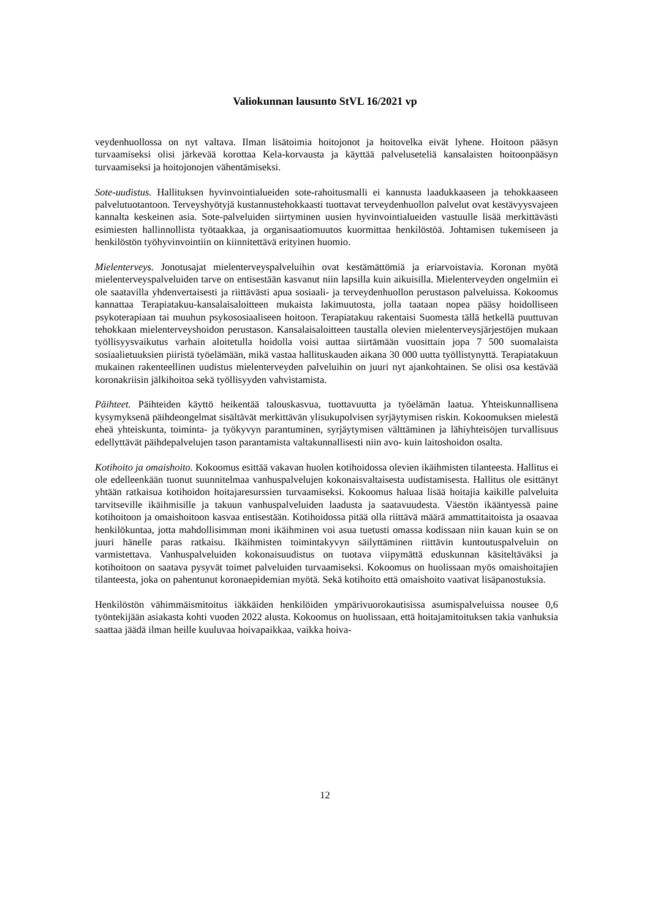Valiokunnan lausunto StVL 16/2021 vp
veydenhuollossa on nyt valtava. Ilman lisätoimia hoitojonot ja hoitovelka eivät lyhene. Hoitoon pääsyn turvaamiseksi olisi järkevää korottaa Kela-korvausta ja käyttää palveluseteliä kansalaisten hoitoonpääsyn turvaamiseksi ja hoitojonojen vähentämiseksi.
Sote-uudistus. Hallituksen hyvinvointialueiden sote-rahoitusmalli ei kannusta laadukkaaseen ja tehokkaaseen palvelutuotantoon. Terveyshyötyjä kustannustehokkaasti tuottavat terveydenhuollon palvelut ovat kestävyysvajeen kannalta keskeinen asia. Sote-palveluiden siirtyminen uusien hyvinvointialueiden vastuulle lisää merkittävästi esimiesten hallinnollista työtaakkaa, ja organisaatiomuutos kuormittaa henkilöstöä. Johtamisen tukemiseen ja henkilöstön työhyvinvointiin on kiinnitettävä erityinen huomio.
Mielenterveys. Jonotusajat mielenterveyspalveluihin ovat kestämättömiä ja eriarvoistavia. Koronan myötä mielenterveyspalveluiden tarve on entisestään kasvanut niin lapsilla kuin aikuisilla. Mielenterveyden ongelmiin ei ole saatavilla yhdenvertaisesti ja riittävästi apua sosiaali- ja terveydenhuollon perustason palveluissa. Kokoomus kannattaa Terapiatakuu-kansalaisaloitteen mukaista lakimuutosta, jolla taataan nopea pääsy hoidolliseen psykoterapiaan tai muuhun psykososiaaliseen hoitoon. Terapiatakuu rakentaisi Suomesta tällä hetkellä puuttuvan tehokkaan mielenterveyshoidon perustason. Kansalaisaloitteen taustalla olevien mielenterveysjärjestöjen mukaan työllisyysvaikutus varhain aloitetulla hoidolla voisi auttaa siirtämään vuosittain jopa 7 500 suomalaista sosiaalietuuksien piiristä työelämään, mikä vastaa hallituskauden aikana 30 000 uutta työllistynyttä. Terapiatakuun mukainen rakenteellinen uudistus mielenterveyden palveluihin on juuri nyt ajankohtainen. Se olisi osa kestävää koronakriisin jälkihoitoa sekä työllisyyden vahvistamista.
Päihteet. Päihteiden käyttö heikentää talouskasvua, tuottavuutta ja työelämän laatua. Yhteiskunnallisena kysymyksenä päihdeongelmat sisältävät merkittävän ylisukupolvisen syrjäytymisen riskin. Kokoomuksen mielestä eheä yhteiskunta, toiminta- ja työkyvyn parantuminen, syrjäytymisen välttäminen ja lähiyhteisöjen turvallisuus edellyttävät päihdepalvelujen tason parantamista valtakunnallisesti niin avo- kuin laitoshoidon osalta.
Kotihoito ja omaishoito. Kokoomus esittää vakavan huolen kotihoidossa olevien ikäihmisten tilanteesta. Hallitus ei ole edelleenkään tuonut suunnitelmaa vanhuspalvelujen kokonaisvaltaisesta uudistamisesta. Hallitus ole esittänyt yhtään ratkaisua kotihoidon hoitajaresurssien turvaamiseksi. Kokoomus haluaa lisää hoitajia kaikille palveluita tarvitseville ikäihmisille ja takuun vanhuspalveluiden laadusta ja saatavuudesta. Väestön ikääntyessä paine kotihoitoon ja omaishoitoon kasvaa entisestään. Kotihoidossa pitää olla riittävä määrä ammattitaitoista ja osaavaa henkilökuntaa, jotta mahdollisimman moni ikäihminen voi asua tuetusti omassa kodissaan niin kauan kuin se on juuri hänelle paras ratkaisu. Ikäihmisten toimintakyvyn säilyttäminen riittävin kuntoutuspalveluin on varmistettava. Vanhuspalveluiden kokonaisuudistus on tuotava viipymättä eduskunnan käsiteltäväksi ja kotihoitoon on saatava pysyvät toimet palveluiden turvaamiseksi. Kokoomus on huolissaan myös omaishoitajien tilanteesta, joka on pahentunut koronaepidemian myötä. Sekä kotihoito että omaishoito vaativat lisäpanostuksia.
Henkilöstön vähimmäismitoitus iäkkäiden henkilöiden ympärivuorokautisissa asumispalveluissa nousee 0,6 työntekijään asiakasta kohti vuoden 2022 alusta. Kokoomus on huolissaan, että hoitajamitoituksen takia vanhuksia saattaa jäädä ilman heille kuuluvaa hoivapaikkaa, vaikka hoiva-
12